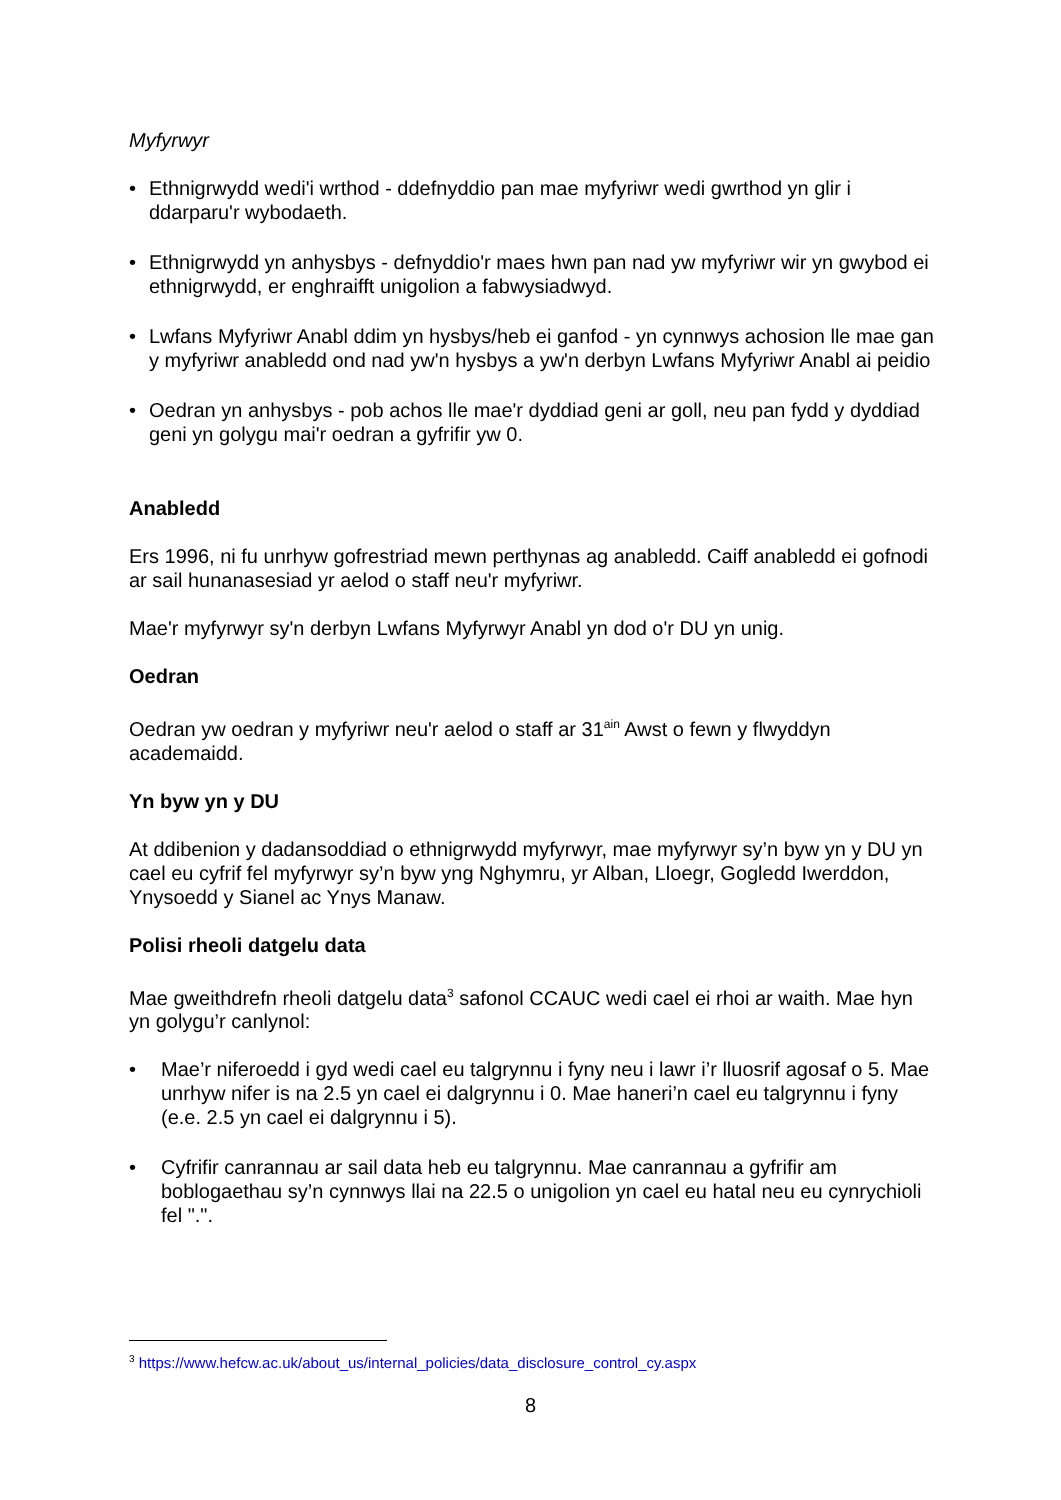Myfyrwyr
• Ethnigrwydd wedi'i wrthod - ddefnyddio pan mae myfyriwr wedi gwrthod yn glir i ddarparu'r wybodaeth.
• Ethnigrwydd yn anhysbys - defnyddio'r maes hwn pan nad yw myfyriwr wir yn gwybod ei ethnigrwydd, er enghraifft unigolion a fabwysiadwyd.
• Lwfans Myfyriwr Anabl ddim yn hysbys/heb ei ganfod - yn cynnwys achosion lle mae gan y myfyriwr anabledd ond nad yw'n hysbys a yw'n derbyn Lwfans Myfyriwr Anabl ai peidio
• Oedran yn anhysbys - pob achos lle mae'r dyddiad geni ar goll, neu pan fydd y dyddiad geni yn golygu mai'r oedran a gyfrifir yw 0.
Anabledd
Ers 1996, ni fu unrhyw gofrestriad mewn perthynas ag anabledd. Caiff anabledd ei gofnodi ar sail hunanasesiad yr aelod o staff neu'r myfyriwr.
Mae'r myfyrwyr sy'n derbyn Lwfans Myfyrwyr Anabl yn dod o'r DU yn unig.
Oedran
Oedran yw oedran y myfyriwr neu'r aelod o staff ar 31<sup>ain</sup> Awst o fewn y flwyddyn academaidd.
Yn byw yn y DU
At ddibenion y dadansoddiad o ethnigrwydd myfyrwyr, mae myfyrwyr sy’n byw yn y DU yn cael eu cyfrif fel myfyrwyr sy’n byw yng Nghymru, yr Alban, Lloegr, Gogledd Iwerddon, Ynysoedd y Sianel ac Ynys Manaw.
Polisi rheoli datgelu data
Mae gweithdrefn rheoli datgelu data<sup>3</sup> safonol CCAUC wedi cael ei rhoi ar waith. Mae hyn yn golygu’r canlynol:
• Mae’r niferoedd i gyd wedi cael eu talgrynnu i fyny neu i lawr i’r lluosrif agosaf o 5. Mae unrhyw nifer is na 2.5 yn cael ei dalgrynnu i 0. Mae haneri’n cael eu talgrynnu i fyny (e.e. 2.5 yn cael ei dalgrynnu i 5).
• Cyfrifir canrannau ar sail data heb eu talgrynnu. Mae canrannau a gyfrifir am boblogaethau sy’n cynnwys llai na 22.5 o unigolion yn cael eu hatal neu eu cynrychioli fel ".".
<sup>3</sup> https://www.hefcw.ac.uk/about_us/internal_policies/data_disclosure_control_cy.aspx
8